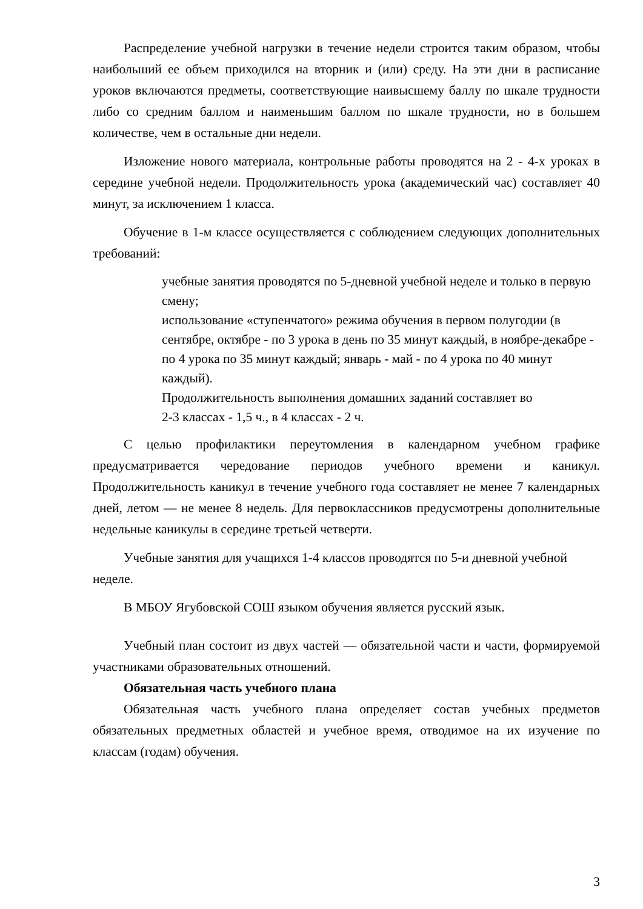Распределение учебной нагрузки в течение недели строится таким образом, чтобы наибольший ее объем приходился на вторник и (или) среду. На эти дни в расписание уроков включаются предметы, соответствующие наивысшему баллу по шкале трудности либо со средним баллом и наименьшим баллом по шкале трудности, но в большем количестве, чем в остальные дни недели.
Изложение нового материала, контрольные работы проводятся на 2 - 4-х уроках в середине учебной недели. Продолжительность урока (академический час) составляет 40 минут, за исключением 1 класса.
Обучение в 1-м классе осуществляется с соблюдением следующих дополнительных требований:
учебные занятия проводятся по 5-дневной учебной неделе и только в первую смену;
использование «ступенчатого» режима обучения в первом полугодии (в сентябре, октябре - по 3 урока в день по 35 минут каждый, в ноябре-декабре - по 4 урока по 35 минут каждый; январь - май - по 4 урока по 40 минут каждый).
Продолжительность выполнения домашних заданий составляет во
2-3 классах - 1,5 ч., в 4 классах - 2 ч.
С целью профилактики переутомления в календарном учебном графике предусматривается чередование периодов учебного времени и каникул. Продолжительность каникул в течение учебного года составляет не менее 7 календарных дней, летом — не менее 8 недель. Для первоклассников предусмотрены дополнительные недельные каникулы в середине третьей четверти.
Учебные занятия для учащихся 1-4 классов проводятся по 5-и дневной учебной неделе.
В МБОУ Ягубовской СОШ языком обучения является русский язык.
Учебный план состоит из двух частей — обязательной части и части, формируемой участниками образовательных отношений.
Обязательная часть учебного плана
Обязательная часть учебного плана определяет состав учебных предметов обязательных предметных областей и учебное время, отводимое на их изучение по классам (годам) обучения.
3